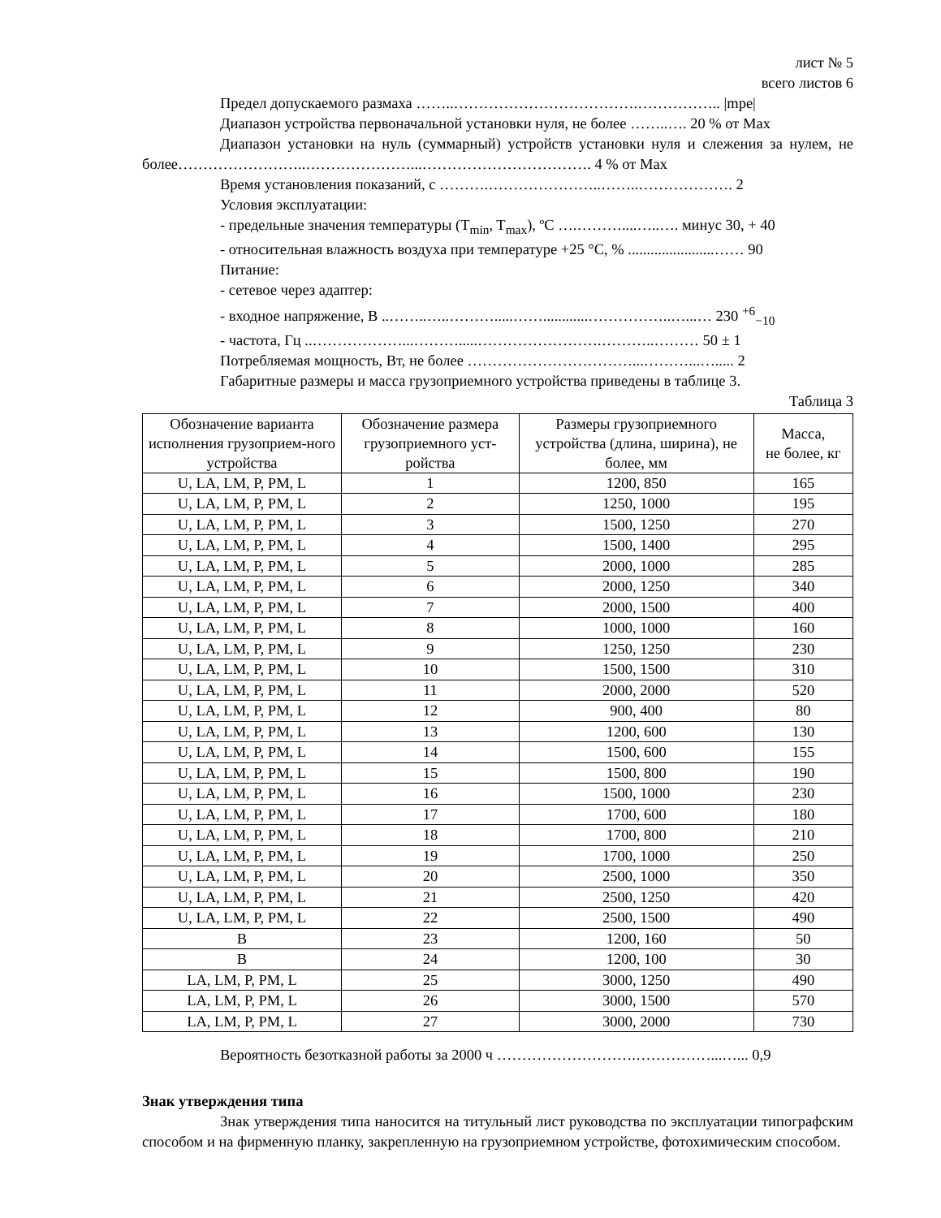лист № 5
всего листов 6
Предел допускаемого размаха ……..……………………………….…………….. |mpe|
Диапазон устройства первоначальной установки нуля, не более ……..…. 20 % от Max
Диапазон установки на нуль (суммарный) устройств установки нуля и слежения за нулем, не более……………………..…………………...……………………………. 4 % от Max
Время установления показаний, с ……….…………………..……..………………. 2
Условия эксплуатации:
- предельные значения температуры (T<sub>min</sub>, T<sub>max</sub>), ºС ….………....…..…. минус 30, + 40
- относительная влажность воздуха при температуре +25 °С, % .......................…… 90
Питание:
- сетевое через адаптер:
- входное напряжение, В ..……..…..……….....……............……………..…...… 230 <sup>+6</sup><sub>−10</sub>
- частота, Гц ..………………...……….....…………………….………..……… 50 ± 1
Потребляемая мощность, Вт, не более ……………………………...………...…..... 2
Габаритные размеры и масса грузоприемного устройства приведены в таблице 3.
Таблица 3
| Обозначение варианта исполнения грузоприем-ного устройства | Обозначение размера грузоприемного уст-ройства | Размеры грузоприемного устройства (длина, ширина), не более, мм | Масса, не более, кг |
| --- | --- | --- | --- |
| U, LA, LM, P, PM, L | 1 | 1200, 850 | 165 |
| U, LA, LM, P, PM, L | 2 | 1250, 1000 | 195 |
| U, LA, LM, P, PM, L | 3 | 1500, 1250 | 270 |
| U, LA, LM, P, PM, L | 4 | 1500, 1400 | 295 |
| U, LA, LM, P, PM, L | 5 | 2000, 1000 | 285 |
| U, LA, LM, P, PM, L | 6 | 2000, 1250 | 340 |
| U, LA, LM, P, PM, L | 7 | 2000, 1500 | 400 |
| U, LA, LM, P, PM, L | 8 | 1000, 1000 | 160 |
| U, LA, LM, P, PM, L | 9 | 1250, 1250 | 230 |
| U, LA, LM, P, PM, L | 10 | 1500, 1500 | 310 |
| U, LA, LM, P, PM, L | 11 | 2000, 2000 | 520 |
| U, LA, LM, P, PM, L | 12 | 900, 400 | 80 |
| U, LA, LM, P, PM, L | 13 | 1200, 600 | 130 |
| U, LA, LM, P, PM, L | 14 | 1500, 600 | 155 |
| U, LA, LM, P, PM, L | 15 | 1500, 800 | 190 |
| U, LA, LM, P, PM, L | 16 | 1500, 1000 | 230 |
| U, LA, LM, P, PM, L | 17 | 1700, 600 | 180 |
| U, LA, LM, P, PM, L | 18 | 1700, 800 | 210 |
| U, LA, LM, P, PM, L | 19 | 1700, 1000 | 250 |
| U, LA, LM, P, PM, L | 20 | 2500, 1000 | 350 |
| U, LA, LM, P, PM, L | 21 | 2500, 1250 | 420 |
| U, LA, LM, P, PM, L | 22 | 2500, 1500 | 490 |
| B | 23 | 1200, 160 | 50 |
| B | 24 | 1200, 100 | 30 |
| LA, LM, P, PM, L | 25 | 3000, 1250 | 490 |
| LA, LM, P, PM, L | 26 | 3000, 1500 | 570 |
| LA, LM, P, PM, L | 27 | 3000, 2000 | 730 |
Вероятность безотказной работы за 2000 ч ……………………….……………...…... 0,9
Знак утверждения типа
Знак утверждения типа наносится на титульный лист руководства по эксплуатации типографским способом и на фирменную планку, закрепленную на грузоприемном устройстве, фотохимическим способом.